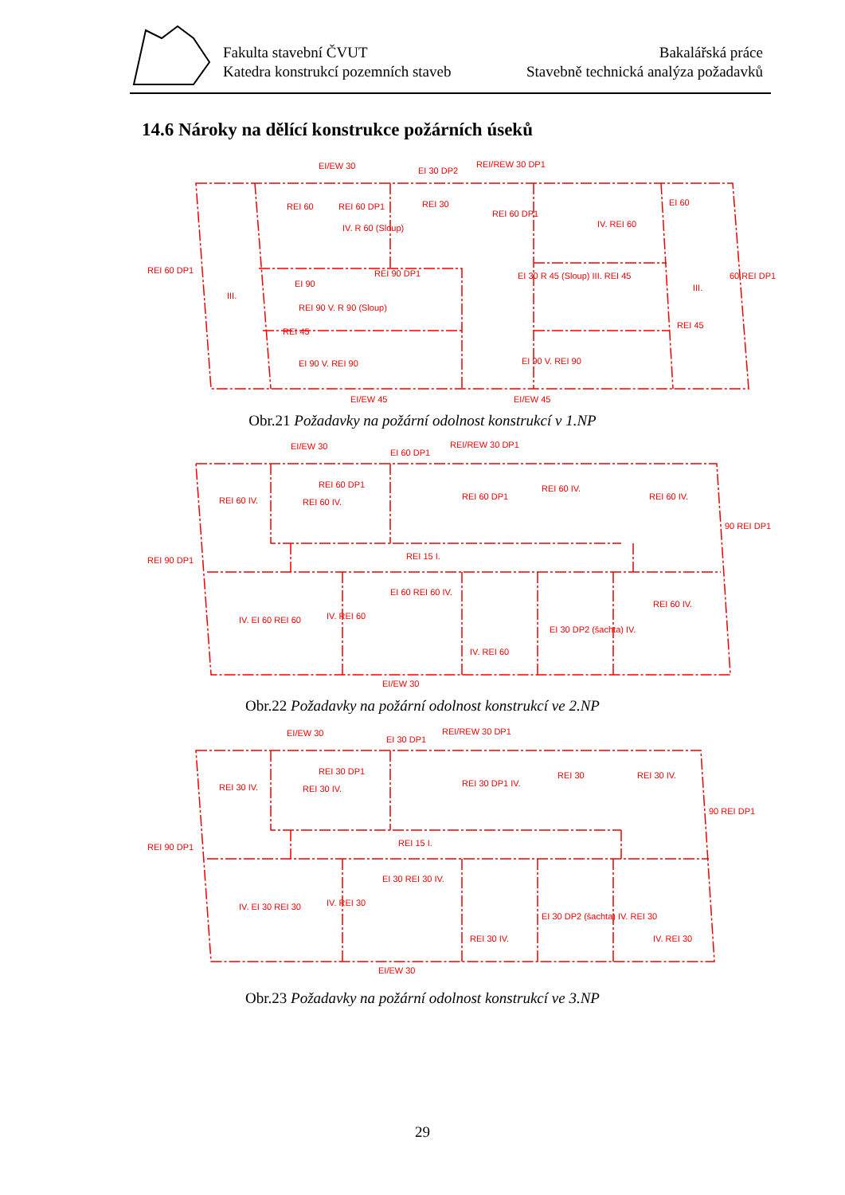Fakulta stavební ČVUT
Katedra konstrukcí pozemních staveb
Bakalářská práce
Stavebně technická analýza požadavků
14.6 Nároky na dělící konstrukce požárních úseků
EI/EW 30
EI 30 DP2
REI/REW 30 DP1
REI 60 DP1
REI 60
REI 60 DP1
REI 30
REI 60 DP1
IV. REI 60
EI 60
III.
IV. R 60 (Sloup)
REI 45
EI 90
REI 90 DP1
REI 90 V. R 90 (Sloup)
EI 30 R 45 (Sloup) III. REI 45
III.
60 REI DP1
REI 45
EI 90 V. REI 90
EI 90 V. REI 90
EI/EW 45
EI/EW 45
Obr.21 Požadavky na požární odolnost konstrukcí v 1.NP
EI/EW 30
EI 60 DP1
REI/REW 30 DP1
REI 90 DP1
REI 60 IV.
REI 60 DP1
REI 60 IV.
REI 60 DP1
REI 60 IV.
REI 60 IV.
90 REI DP1
REI 15 I.
IV. EI 60 REI 60
IV. REI 60
EI 60 REI 60 IV.
IV. REI 60
EI 30 DP2 (šachta) IV.
REI 60 IV.
EI/EW 30
Obr.22 Požadavky na požární odolnost konstrukcí ve 2.NP
EI/EW 30
EI 30 DP1
REI/REW 30 DP1
REI 90 DP1
REI 30 IV.
REI 30 DP1
REI 30 IV.
REI 30 DP1 IV.
REI 30
REI 30 IV.
90 REI DP1
REI 15 I.
IV. EI 30 REI 30
IV. REI 30
EI 30 REI 30 IV.
REI 30 IV.
EI 30 DP2 (šachta) IV. REI 30
IV. REI 30
EI/EW 30
Obr.23 Požadavky na požární odolnost konstrukcí ve 3.NP
29